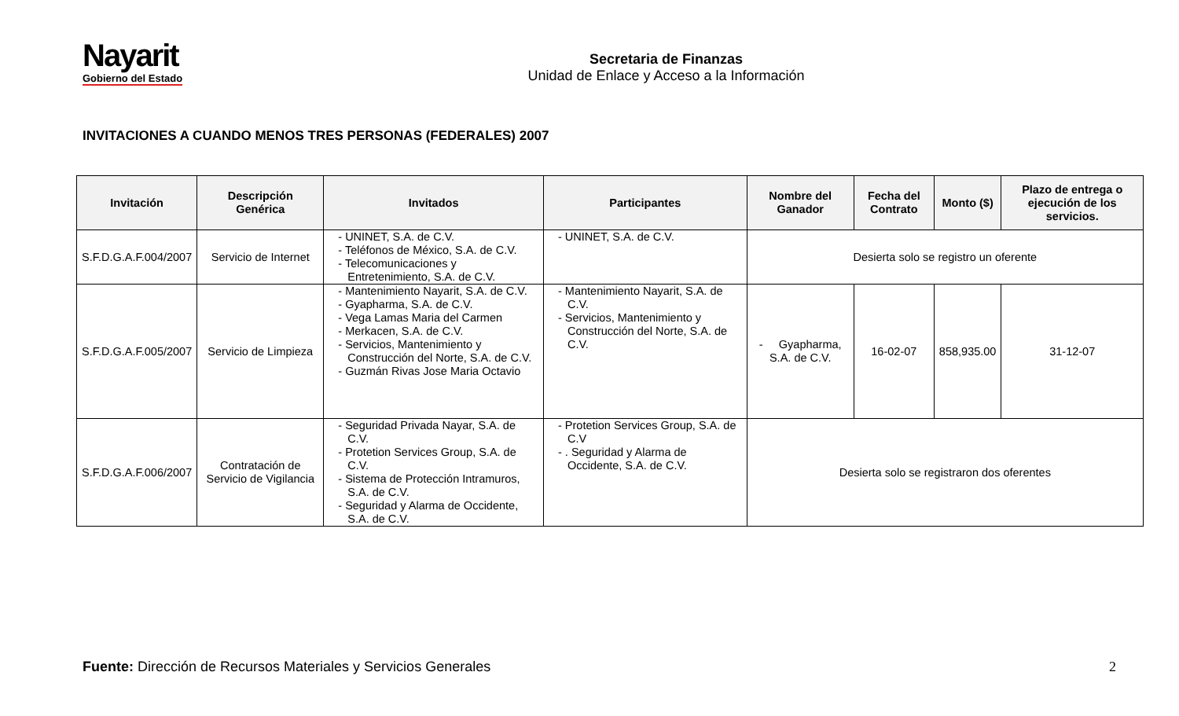Nayarit
Gobierno del Estado
Secretaria de Finanzas
Unidad de Enlace y Acceso a la Información
INVITACIONES A CUANDO MENOS TRES PERSONAS (FEDERALES) 2007
| Invitación | Descripción Genérica | Invitados | Participantes | Nombre del Ganador | Fecha del Contrato | Monto ($) | Plazo de entrega o ejecución de los servicios. |
| --- | --- | --- | --- | --- | --- | --- | --- |
| S.F.D.G.A.F.004/2007 | Servicio de Internet | - UNINET, S.A. de C.V. - Teléfonos de México, S.A. de C.V. - Telecomunicaciones y Entretenimiento, S.A. de C.V. | - UNINET, S.A. de C.V. | Desierta solo se registro un oferente | | | |
| S.F.D.G.A.F.005/2007 | Servicio de Limpieza | - Mantenimiento Nayarit, S.A. de C.V. - Gyapharma, S.A. de C.V. - Vega Lamas Maria del Carmen - Merkacen, S.A. de C.V. - Servicios, Mantenimiento y Construcción del Norte, S.A. de C.V. - Guzmán Rivas Jose Maria Octavio | - Mantenimiento Nayarit, S.A. de C.V. - Servicios, Mantenimiento y Construcción del Norte, S.A. de C.V. | - Gyapharma, S.A. de C.V. | 16-02-07 | 858,935.00 | 31-12-07 |
| S.F.D.G.A.F.006/2007 | Contratación de Servicio de Vigilancia | - Seguridad Privada Nayar, S.A. de C.V. - Protetion Services Group, S.A. de C.V. - Sistema de Protección Intramuros, S.A. de C.V. - Seguridad y Alarma de Occidente, S.A. de C.V. | - Protetion Services Group, S.A. de C.V - . Seguridad y Alarma de Occidente, S.A. de C.V. | Desierta solo se registraron dos oferentes | | | |
Fuente: Dirección de Recursos Materiales y Servicios Generales 2